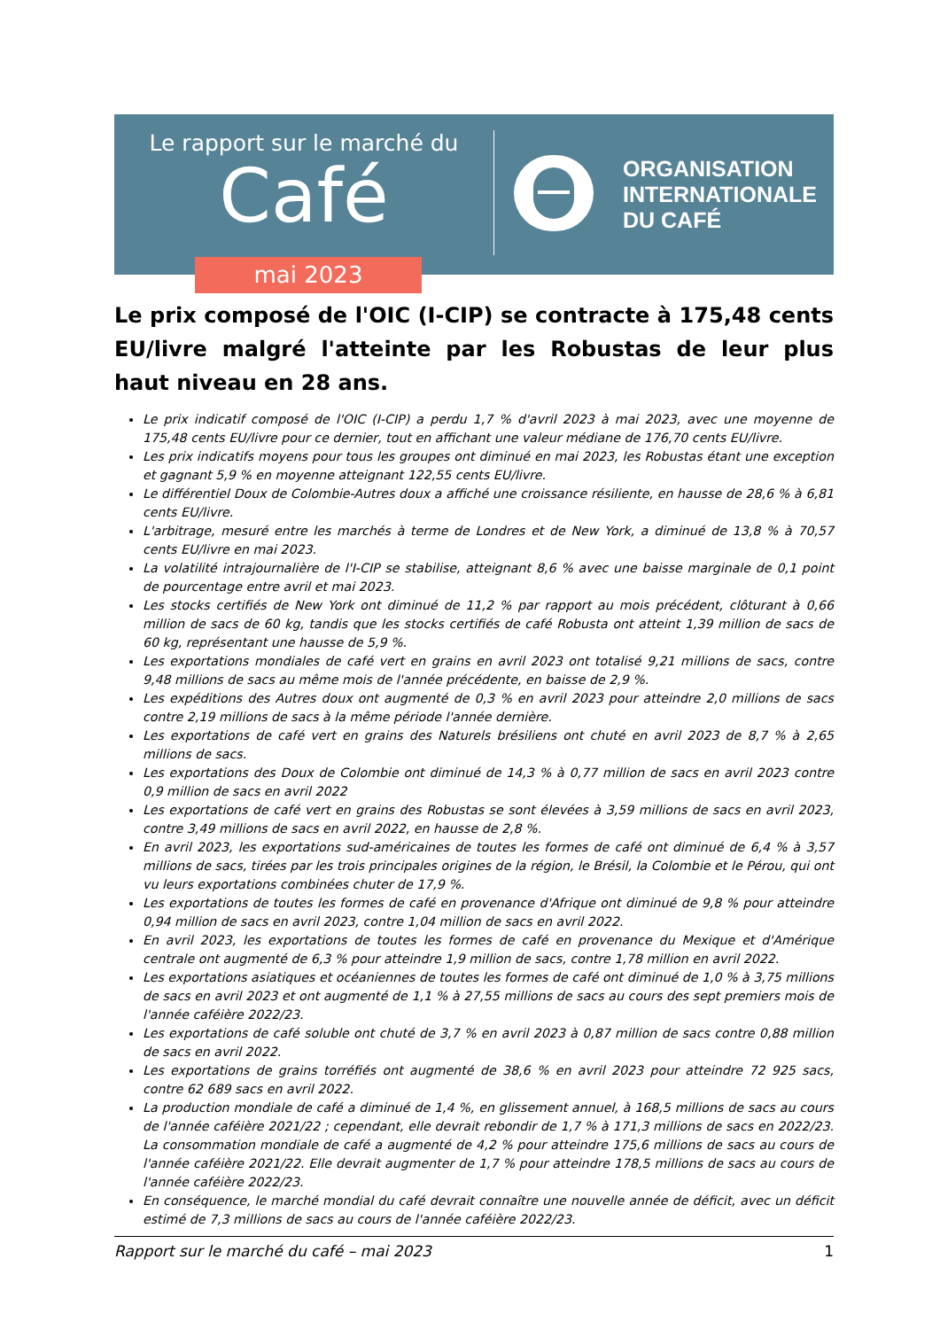Le rapport sur le marché du
Café
mai 2023
ORGANISATION
INTERNATIONALE
DU CAFÉ
Le prix composé de l'OIC (I-CIP) se contracte à 175,48 cents EU/livre malgré l'atteinte par les Robustas de leur plus haut niveau en 28 ans.
Le prix indicatif composé de l'OIC (I-CIP) a perdu 1,7 % d'avril 2023 à mai 2023, avec une moyenne de 175,48 cents EU/livre pour ce dernier, tout en affichant une valeur médiane de 176,70 cents EU/livre.
Les prix indicatifs moyens pour tous les groupes ont diminué en mai 2023, les Robustas étant une exception et gagnant 5,9 % en moyenne atteignant 122,55 cents EU/livre.
Le différentiel Doux de Colombie-Autres doux a affiché une croissance résiliente, en hausse de 28,6 % à 6,81 cents EU/livre.
L'arbitrage, mesuré entre les marchés à terme de Londres et de New York, a diminué de 13,8 % à 70,57 cents EU/livre en mai 2023.
La volatilité intrajournalière de l'I-CIP se stabilise, atteignant 8,6 % avec une baisse marginale de 0,1 point de pourcentage entre avril et mai 2023.
Les stocks certifiés de New York ont diminué de 11,2 % par rapport au mois précédent, clôturant à 0,66 million de sacs de 60 kg, tandis que les stocks certifiés de café Robusta ont atteint 1,39 million de sacs de 60 kg, représentant une hausse de 5,9 %.
Les exportations mondiales de café vert en grains en avril 2023 ont totalisé 9,21 millions de sacs, contre 9,48 millions de sacs au même mois de l'année précédente, en baisse de 2,9 %.
Les expéditions des Autres doux ont augmenté de 0,3 % en avril 2023 pour atteindre 2,0 millions de sacs contre 2,19 millions de sacs à la même période l'année dernière.
Les exportations de café vert en grains des Naturels brésiliens ont chuté en avril 2023 de 8,7 % à 2,65 millions de sacs.
Les exportations des Doux de Colombie ont diminué de 14,3 % à 0,77 million de sacs en avril 2023 contre 0,9 million de sacs en avril 2022
Les exportations de café vert en grains des Robustas se sont élevées à 3,59 millions de sacs en avril 2023, contre 3,49 millions de sacs en avril 2022, en hausse de 2,8 %.
En avril 2023, les exportations sud-américaines de toutes les formes de café ont diminué de 6,4 % à 3,57 millions de sacs, tirées par les trois principales origines de la région, le Brésil, la Colombie et le Pérou, qui ont vu leurs exportations combinées chuter de 17,9 %.
Les exportations de toutes les formes de café en provenance d'Afrique ont diminué de 9,8 % pour atteindre 0,94 million de sacs en avril 2023, contre 1,04 million de sacs en avril 2022.
En avril 2023, les exportations de toutes les formes de café en provenance du Mexique et d'Amérique centrale ont augmenté de 6,3 % pour atteindre 1,9 million de sacs, contre 1,78 million en avril 2022.
Les exportations asiatiques et océaniennes de toutes les formes de café ont diminué de 1,0 % à 3,75 millions de sacs en avril 2023 et ont augmenté de 1,1 % à 27,55 millions de sacs au cours des sept premiers mois de l'année caféière 2022/23.
Les exportations de café soluble ont chuté de 3,7 % en avril 2023 à 0,87 million de sacs contre 0,88 million de sacs en avril 2022.
Les exportations de grains torréfiés ont augmenté de 38,6 % en avril 2023 pour atteindre 72 925 sacs, contre 62 689 sacs en avril 2022.
La production mondiale de café a diminué de 1,4 %, en glissement annuel, à 168,5 millions de sacs au cours de l'année caféière 2021/22 ; cependant, elle devrait rebondir de 1,7 % à 171,3 millions de sacs en 2022/23. La consommation mondiale de café a augmenté de 4,2 % pour atteindre 175,6 millions de sacs au cours de l'année caféière 2021/22. Elle devrait augmenter de 1,7 % pour atteindre 178,5 millions de sacs au cours de l'année caféière 2022/23.
En conséquence, le marché mondial du café devrait connaître une nouvelle année de déficit, avec un déficit estimé de 7,3 millions de sacs au cours de l'année caféière 2022/23.
Rapport sur le marché du café – mai 2023 1